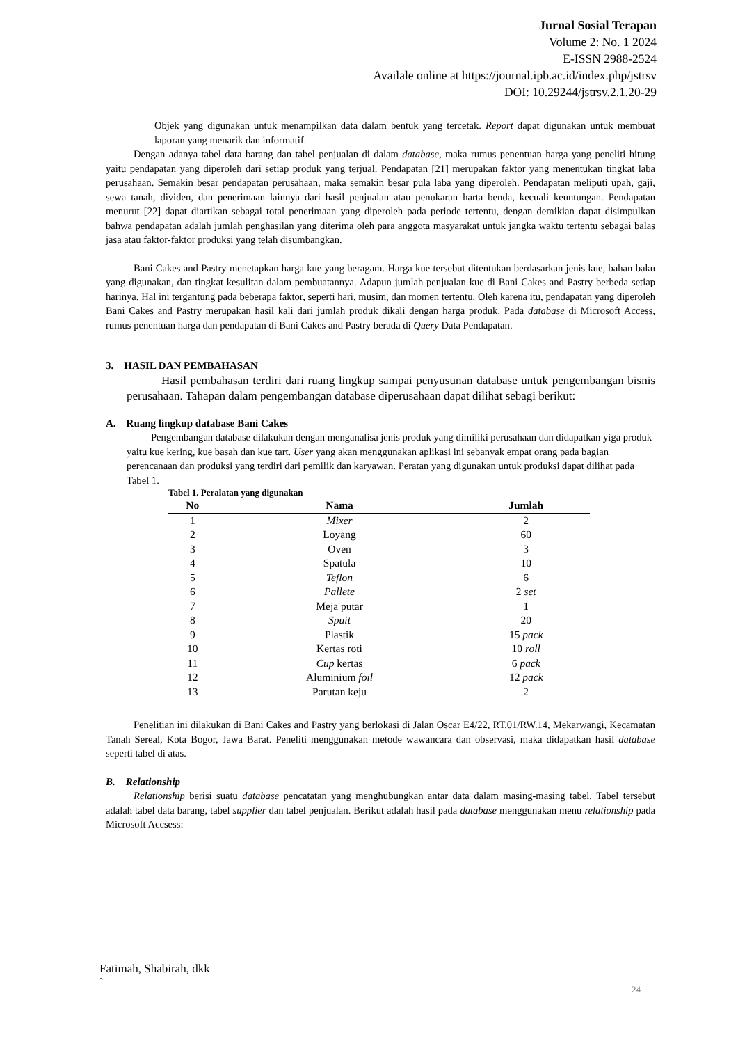Jurnal Sosial Terapan
Volume 2: No. 1 2024
E-ISSN 2988-2524
Availale online at https://journal.ipb.ac.id/index.php/jstrsv
DOI: 10.29244/jstrsv.2.1.20-29
Objek yang digunakan untuk menampilkan data dalam bentuk yang tercetak. Report dapat digunakan untuk membuat laporan yang menarik dan informatif.
Dengan adanya tabel data barang dan tabel penjualan di dalam database, maka rumus penentuan harga yang peneliti hitung yaitu pendapatan yang diperoleh dari setiap produk yang terjual. Pendapatan [21] merupakan faktor yang menentukan tingkat laba perusahaan. Semakin besar pendapatan perusahaan, maka semakin besar pula laba yang diperoleh. Pendapatan meliputi upah, gaji, sewa tanah, dividen, dan penerimaan lainnya dari hasil penjualan atau penukaran harta benda, kecuali keuntungan. Pendapatan menurut [22] dapat diartikan sebagai total penerimaan yang diperoleh pada periode tertentu, dengan demikian dapat disimpulkan bahwa pendapatan adalah jumlah penghasilan yang diterima oleh para anggota masyarakat untuk jangka waktu tertentu sebagai balas jasa atau faktor-faktor produksi yang telah disumbangkan.
Bani Cakes and Pastry menetapkan harga kue yang beragam. Harga kue tersebut ditentukan berdasarkan jenis kue, bahan baku yang digunakan, dan tingkat kesulitan dalam pembuatannya. Adapun jumlah penjualan kue di Bani Cakes and Pastry berbeda setiap harinya. Hal ini tergantung pada beberapa faktor, seperti hari, musim, dan momen tertentu. Oleh karena itu, pendapatan yang diperoleh Bani Cakes and Pastry merupakan hasil kali dari jumlah produk dikali dengan harga produk. Pada database di Microsoft Access, rumus penentuan harga dan pendapatan di Bani Cakes and Pastry berada di Query Data Pendapatan.
3. HASIL DAN PEMBAHASAN
Hasil pembahasan terdiri dari ruang lingkup sampai penyusunan database untuk pengembangan bisnis perusahaan. Tahapan dalam pengembangan database diperusahaan dapat dilihat sebagi berikut:
A. Ruang lingkup database Bani Cakes
Pengembangan database dilakukan dengan menganalisa jenis produk yang dimiliki perusahaan dan didapatkan yiga produk yaitu kue kering, kue basah dan kue tart. User yang akan menggunakan aplikasi ini sebanyak empat orang pada bagian perencanaan dan produksi yang terdiri dari pemilik dan karyawan. Peratan yang digunakan untuk produksi dapat dilihat pada Tabel 1.
Tabel 1. Peralatan yang digunakan
| No | Nama | Jumlah |
| --- | --- | --- |
| 1 | Mixer | 2 |
| 2 | Loyang | 60 |
| 3 | Oven | 3 |
| 4 | Spatula | 10 |
| 5 | Teflon | 6 |
| 6 | Pallete | 2 set |
| 7 | Meja putar | 1 |
| 8 | Spuit | 20 |
| 9 | Plastik | 15 pack |
| 10 | Kertas roti | 10 roll |
| 11 | Cup kertas | 6 pack |
| 12 | Aluminium foil | 12 pack |
| 13 | Parutan keju | 2 |
Penelitian ini dilakukan di Bani Cakes and Pastry yang berlokasi di Jalan Oscar E4/22, RT.01/RW.14, Mekarwangi, Kecamatan Tanah Sereal, Kota Bogor, Jawa Barat. Peneliti menggunakan metode wawancara dan observasi, maka didapatkan hasil database seperti tabel di atas.
B. Relationship
Relationship berisi suatu database pencatatan yang menghubungkan antar data dalam masing-masing tabel. Tabel tersebut adalah tabel data barang, tabel supplier dan tabel penjualan. Berikut adalah hasil pada database menggunakan menu relationship pada Microsoft Accsess:
Fatimah, Shabirah, dkk
`
24